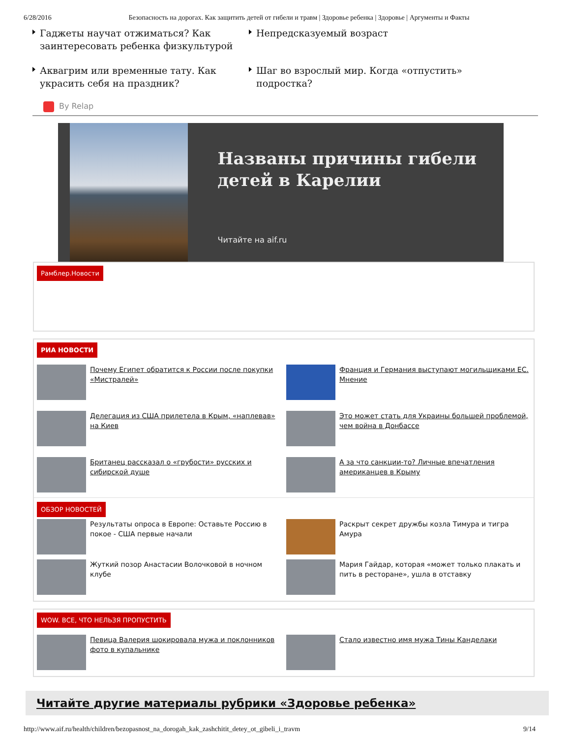6/28/2016 Безопасность на дорогах. Как защитить детей от гибели и травм | Здоровье ребенка | Здоровье | Аргументы и Факты
Гаджеты научат отжиматься? Как заинтересовать ребенка физкультурой
Непредсказуемый возраст
Аквагрим или временные тату. Как украсить себя на праздник?
Шаг во взрослый мир. Когда «отпустить» подростка?
By Relap
Названы причины гибели детей в Карелии
Читайте на aif.ru
Рамблер.Новости
РИА НОВОСТИ
Почему Египет обратится к России после покупки «Мистралей»
Франция и Германия выступают могильщиками ЕС. Мнение
Делегация из США прилетела в Крым, «наплевав» на Киев
Это может стать для Украины большей проблемой, чем война в Донбассе
Британец рассказал о «грубости» русских и сибирской душе
А за что санкции-то? Личные впечатления американцев в Крыму
ОБЗОР НОВОСТЕЙ
Результаты опроса в Европе: Оставьте Россию в покое - США первые начали
Раскрыт секрет дружбы козла Тимура и тигра Амура
Жуткий позор Анастасии Волочковой в ночном клубе
Мария Гайдар, которая «может только плакать и пить в ресторане», ушла в отставку
WOW. ВСЕ, ЧТО НЕЛЬЗЯ ПРОПУСТИТЬ
Певица Валерия шокировала мужа и поклонников фото в купальнике
Стало известно имя мужа Тины Канделаки
Читайте другие материалы рубрики «Здоровье ребенка»
http://www.aif.ru/health/children/bezopasnost_na_dorogah_kak_zashchitit_detey_ot_gibeli_i_travm 9/14